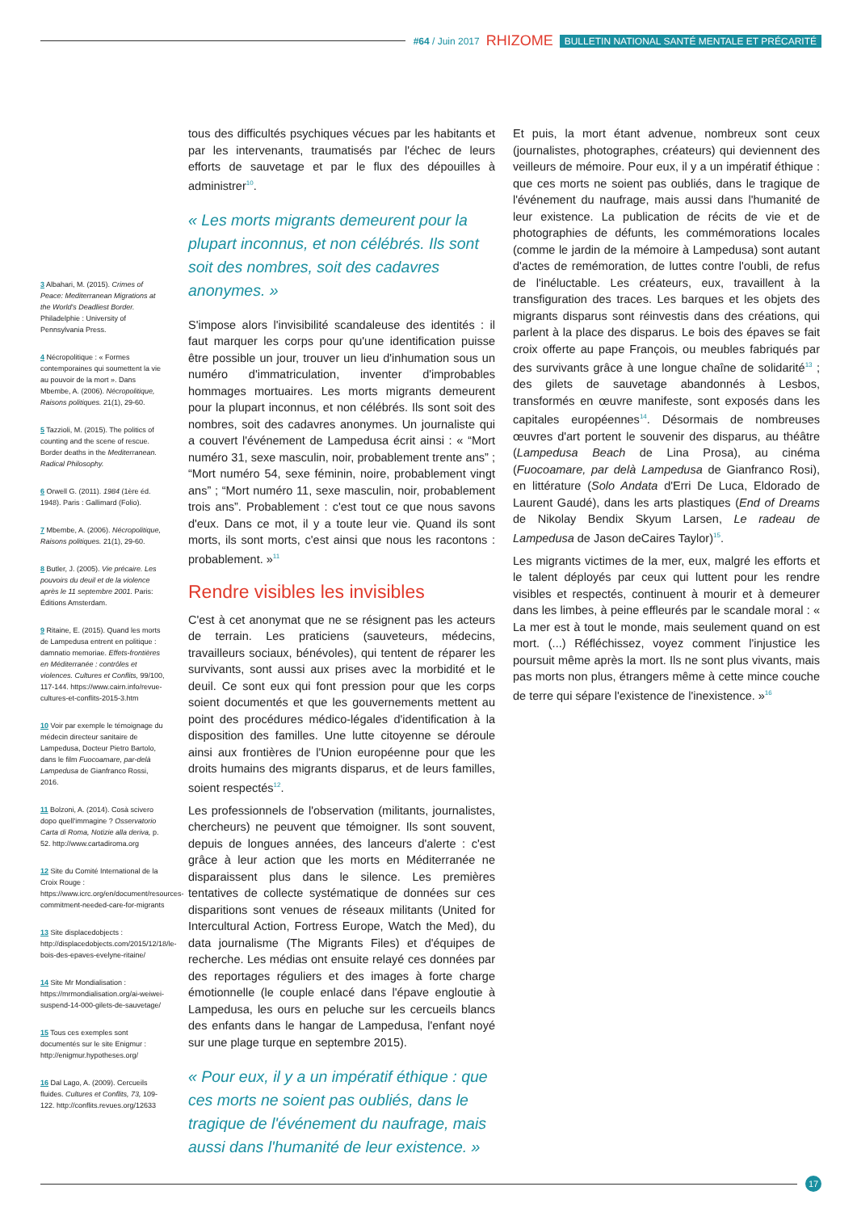#64 / Juin 2017 RHIZOME BULLETIN NATIONAL SANTÉ MENTALE ET PRÉCARITÉ
3 Albahari, M. (2015). Crimes of Peace: Mediterranean Migrations at the World's Deadliest Border. Philadelphie : University of Pennsylvania Press.
4 Nécropolitique : « Formes contemporaines qui soumettent la vie au pouvoir de la mort ». Dans Mbembe, A. (2006). Nécropolitique, Raisons politiques. 21(1), 29-60.
5 Tazzioli, M. (2015). The politics of counting and the scene of rescue. Border deaths in the Mediterranean. Radical Philosophy.
6 Orwell G. (2011). 1984 (1ère éd. 1948). Paris : Gallimard (Folio).
7 Mbembe, A. (2006). Nécropolitique, Raisons politiques. 21(1), 29-60.
8 Butler, J. (2005). Vie précaire. Les pouvoirs du deuil et de la violence après le 11 septembre 2001. Paris: Éditions Amsterdam.
9 Ritaine, E. (2015). Quand les morts de Lampedusa entrent en politique : damnatio memoriae. Effets-frontières en Méditerranée : contrôles et violences. Cultures et Conflits, 99/100, 117-144. https://www.cairn.info/revue-cultures-et-conflits-2015-3.htm
10 Voir par exemple le témoignage du médecin directeur sanitaire de Lampedusa, Docteur Pietro Bartolo, dans le film Fuocoamare, par-delà Lampedusa de Gianfranco Rossi, 2016.
11 Bolzoni, A. (2014). Cosà scivero dopo quell'immagine ? Osservatorio Carta di Roma, Notizie alla deriva, p. 52. http://www.cartadiroma.org
12 Site du Comité International de la Croix Rouge : https://www.icrc.org/en/document/resources-commitment-needed-care-for-migrants
13 Site displacedobjects : http://displacedobjects.com/2015/12/18/le-bois-des-epaves-evelyne-ritaine/
14 Site Mr Mondialisation : https://mrmondialisation.org/ai-weiwei-suspend-14-000-gilets-de-sauvetage/
15 Tous ces exemples sont documentés sur le site Enigmur : http://enigmur.hypotheses.org/
16 Dal Lago, A. (2009). Cercueils fluides. Cultures et Conflits, 73, 109-122. http://conflits.revues.org/12633
tous des difficultés psychiques vécues par les habitants et par les intervenants, traumatisés par l'échec de leurs efforts de sauvetage et par le flux des dépouilles à administrer<sup>10</sup>.
« Les morts migrants demeurent pour la plupart inconnus, et non célébrés. Ils sont soit des nombres, soit des cadavres anonymes. »
S'impose alors l'invisibilité scandaleuse des identités : il faut marquer les corps pour qu'une identification puisse être possible un jour, trouver un lieu d'inhumation sous un numéro d'immatriculation, inventer d'improbables hommages mortuaires. Les morts migrants demeurent pour la plupart inconnus, et non célébrés. Ils sont soit des nombres, soit des cadavres anonymes. Un journaliste qui a couvert l'événement de Lampedusa écrit ainsi : « “Mort numéro 31, sexe masculin, noir, probablement trente ans” ; “Mort numéro 54, sexe féminin, noire, probablement vingt ans” ; “Mort numéro 11, sexe masculin, noir, probablement trois ans”. Probablement : c'est tout ce que nous savons d'eux. Dans ce mot, il y a toute leur vie. Quand ils sont morts, ils sont morts, c'est ainsi que nous les racontons : probablement. »<sup>11</sup>
Rendre visibles les invisibles
C'est à cet anonymat que ne se résignent pas les acteurs de terrain. Les praticiens (sauveteurs, médecins, travailleurs sociaux, bénévoles), qui tentent de réparer les survivants, sont aussi aux prises avec la morbidité et le deuil. Ce sont eux qui font pression pour que les corps soient documentés et que les gouvernements mettent au point des procédures médico-légales d'identification à la disposition des familles. Une lutte citoyenne se déroule ainsi aux frontières de l'Union européenne pour que les droits humains des migrants disparus, et de leurs familles, soient respectés<sup>12</sup>.
Les professionnels de l'observation (militants, journalistes, chercheurs) ne peuvent que témoigner. Ils sont souvent, depuis de longues années, des lanceurs d'alerte : c'est grâce à leur action que les morts en Méditerranée ne disparaissent plus dans le silence. Les premières tentatives de collecte systématique de données sur ces disparitions sont venues de réseaux militants (United for Intercultural Action, Fortress Europe, Watch the Med), du data journalisme (The Migrants Files) et d'équipes de recherche. Les médias ont ensuite relayé ces données par des reportages réguliers et des images à forte charge émotionnelle (le couple enlacé dans l'épave engloutie à Lampedusa, les ours en peluche sur les cercueils blancs des enfants dans le hangar de Lampedusa, l'enfant noyé sur une plage turque en septembre 2015).
« Pour eux, il y a un impératif éthique : que ces morts ne soient pas oubliés, dans le tragique de l'événement du naufrage, mais aussi dans l'humanité de leur existence. »
Et puis, la mort étant advenue, nombreux sont ceux (journalistes, photographes, créateurs) qui deviennent des veilleurs de mémoire. Pour eux, il y a un impératif éthique : que ces morts ne soient pas oubliés, dans le tragique de l'événement du naufrage, mais aussi dans l'humanité de leur existence. La publication de récits de vie et de photographies de défunts, les commémorations locales (comme le jardin de la mémoire à Lampedusa) sont autant d'actes de remémoration, de luttes contre l'oubli, de refus de l'inéluctable. Les créateurs, eux, travaillent à la transfiguration des traces. Les barques et les objets des migrants disparus sont réinvestis dans des créations, qui parlent à la place des disparus. Le bois des épaves se fait croix offerte au pape François, ou meubles fabriqués par des survivants grâce à une longue chaîne de solidarité<sup>13</sup> ; des gilets de sauvetage abandonnés à Lesbos, transformés en œuvre manifeste, sont exposés dans les capitales européennes<sup>14</sup>. Désormais de nombreuses œuvres d'art portent le souvenir des disparus, au théâtre (Lampedusa Beach de Lina Prosa), au cinéma (Fuocoamare, par delà Lampedusa de Gianfranco Rosi), en littérature (Solo Andata d'Erri De Luca, Eldorado de Laurent Gaudé), dans les arts plastiques (End of Dreams de Nikolay Bendix Skyum Larsen, Le radeau de Lampedusa de Jason deCaires Taylor)<sup>15</sup>.
Les migrants victimes de la mer, eux, malgré les efforts et le talent déployés par ceux qui luttent pour les rendre visibles et respectés, continuent à mourir et à demeurer dans les limbes, à peine effleurés par le scandale moral : « La mer est à tout le monde, mais seulement quand on est mort. (...) Réfléchissez, voyez comment l'injustice les poursuit même après la mort. Ils ne sont plus vivants, mais pas morts non plus, étrangers même à cette mince couche de terre qui sépare l'existence de l'inexistence. »<sup>16</sup>
17